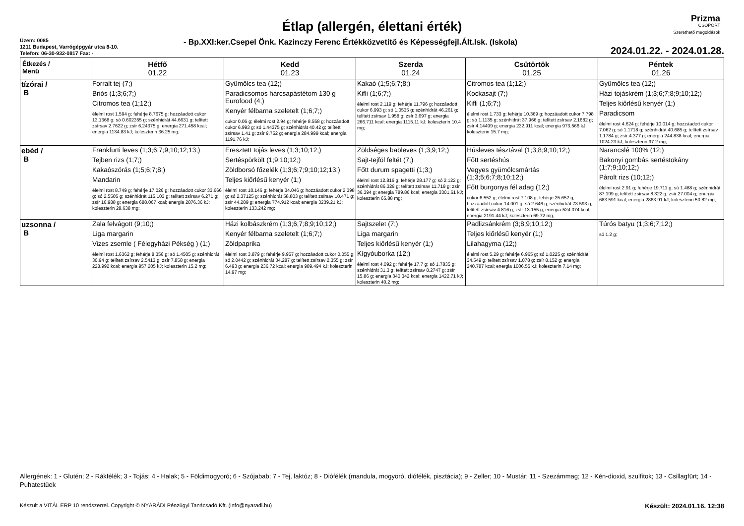Étlap (allergén, élettani érték)
Prizma
CSOPORT
Szerethető megoldások
Üzem: 0085
1211 Budapest, Varrógépgyár utca 8-10.
Telefon: 06-30-932-0817 Fax: -
- Bp.XXI:ker.Csepel Önk. Kazinczy Ferenc Értékközvetítő és Képességfejl.Ált.Isk. (Iskola)
2024.01.22. - 2024.01.28.
| Étkezés / Menü | Hétfő 01.22 | Kedd 01.23 | Szerda 01.24 | Csütörtök 01.25 | Péntek 01.26 |
| --- | --- | --- | --- | --- | --- |
| tízórai / B | Forralt tej (7;) Briós (1;3;6;7;) Citromos tea (1;12;) élelmi rost 1.594 g; fehérje 8.7675 g; hozzáadott cukor 13.1368 g; só 0.602355 g; szénhidrát 44.6631 g; telített zsírsav 2.7622 g; zsír 6.24375 g; energia 271.458 kcal; energia 1134.83 kJ; koleszterin 36.25 mg; | Gyümölcs tea (12;) Paradicsomos harcsapástétom 130 g Eurofood (4;) Kenyér félbarna szeletelt (1;6;7;) cukor 0.06 g; élelmi rost 2.94 g; fehérje 8.558 g; hozzáadott cukor 6.993 g; só 1.44375 g; szénhidrát 40.42 g; telített zsírsav 1.41 g; zsír 9.752 g; energia 284.999 kcal; energia 1191.76 kJ; | Kakaó (1;5;6;7;8;) Kifli (1;6;7;) élelmi rost 2.119 g; fehérje 11.796 g; hozzáadott cukor 6.993 g; só 1.0535 g; szénhidrát 46.261 g; telített zsírsav 1.958 g; zsír 3.697 g; energia 266.711 kcal; energia 1115.11 kJ; koleszterin 10.4 mg; | Citromos tea (1;12;) Kockasajt (7;) Kifli (1;6;7;) élelmi rost 1.733 g; fehérje 10.369 g; hozzáadott cukor 7.798 g; só 1.1135 g; szénhidrát 37.966 g; telített zsírsav 2.1682 g; zsír 4.14499 g; energia 232.911 kcal; energia 973.566 kJ; koleszterin 15.7 mg; | Gyümölcs tea (12;) Házi tojáskrém (1;3;6;7;8;9;10;12;) Teljes kiőrlésű kenyér (1;) Paradicsom élelmi rost 4.624 g; fehérje 10.014 g; hozzáadott cukor 7.062 g; só 1.1718 g; szénhidrát 40.685 g; telített zsírsav 1.1784 g; zsír 4.377 g; energia 244.838 kcal; energia 1024.23 kJ; koleszterin 97.2 mg; |
| ebéd / B | Frankfurti leves (1;3;6;7;9;10;12;13;) Tejben rizs (1;7;) Kakaószórás (1;5;6;7;8;) Mandarin élelmi rost 8.749 g; fehérje 17.026 g; hozzáadott cukor 33.666 g; só 2.5505 g; szénhidrát 115.103 g; telített zsírsav 6.271 g; zsír 16.988 g; energia 688.067 kcal; energia 2876.36 kJ; koleszterin 28.638 mg; | Eresztett tojás leves (1;3;10;12;) Sertéspörkölt (1;9;10;12;) Zöldborsó főzelék (1;3;6;7;9;10;12;13;) Teljes kiőrlésű kenyér (1;) élelmi rost 10.146 g; fehérje 34.046 g; hozzáadott cukor 2.398 g; só 2.37125 g; szénhidrát 58.803 g; telített zsírsav 10.471 g; zsír 44.289 g; energia 774.912 kcal; energia 3239.21 kJ; koleszterin 133.242 mg; | Zöldséges bableves (1;3;9;12;) Sajt-tejföl feltét (7;) Főtt durum spagetti (1;3;) élelmi rost 12.816 g; fehérje 28.177 g; só 2.122 g; szénhidrát 86.329 g; telített zsírsav 11.719 g; zsír 36.394 g; energia 789.86 kcal; energia 3301.61 kJ; koleszterin 65.88 mg; | Húsleves tésztával (1;3;8;9;10;12;) Főtt sertéshús Vegyes gyümölcsmártás (1;3;5;6;7;8;10;12;) Főtt burgonya fél adag (12;) cukor 6.552 g; élelmi rost 7.108 g; fehérje 25.652 g; hozzáadott cukor 14.001 g; só 2.646 g; szénhidrát 73.593 g; telített zsírsav 4.816 g; zsír 13.155 g; energia 524.074 kcal; energia 2191.44 kJ; koleszterin 69.72 mg; | Narancslé 100% (12;) Bakonyi gombás sertéstokány (1;7;9;10;12;) Párolt rizs (10;12;) élelmi rost 2.91 g; fehérje 19.711 g; só 1.488 g; szénhidrát 87.199 g; telített zsírsav 8.322 g; zsír 27.004 g; energia 683.591 kcal; energia 2863.91 kJ; koleszterin 50.82 mg; |
| uzsonna / B | Zala felvágott (9;10;) Liga margarin Vizes zsemle ( Félegyházi Pékség ) (1;) élelmi rost 1.6362 g; fehérje 8.356 g; só 1.4505 g; szénhidrát 30.94 g; telített zsírsav 2.5413 g; zsír 7.858 g; energia 228.992 kcal; energia 957.205 kJ; koleszterin 15.2 mg; | Házi kolbászkrém (1;3;6;7;8;9;10;12;) Kenyér félbarna szeletelt (1;6;7;) Zöldpaprika élelmi rost 3.879 g; fehérje 9.957 g; hozzáadott cukor 0.055 g; só 2.0442 g; szénhidrát 34.287 g; telített zsírsav 2.355 g; zsír 6.493 g; energia 236.72 kcal; energia 989.494 kJ; koleszterin 14.97 mg; | Sajtszelet (7;) Liga margarin Teljes kiőrlésű kenyér (1;) Kígyóuborka (12;) élelmi rost 4.092 g; fehérje 17.7 g; só 1.7835 g; szénhidrát 31.3 g; telített zsírsav 8.2747 g; zsír 15.86 g; energia 340.342 kcal; energia 1422.71 kJ; koleszterin 40.2 mg; | Padlizsánkrém (3;8;9;10;12;) Teljes kiőrlésű kenyér (1;) Lilahagyma (12;) élelmi rost 5.29 g; fehérje 6.965 g; só 1.0225 g; szénhidrát 34.549 g; telített zsírsav 1.078 g; zsír 8.152 g; energia 240.787 kcal; energia 1006.55 kJ; koleszterin 7.14 mg; | Túrós batyu (1;3;6;7;12;) só 1.2 g; |
Allergének: 1 - Glutén; 2 - Rákfélék; 3 - Tojás; 4 - Halak; 5 - Földimogyoró; 6 - Szójabab; 7 - Tej, laktóz; 8 - Diófélék (mandula, mogyoró, diófélék, pisztácia); 9 - Zeller; 10 - Mustár; 11 - Szezámmag; 12 - Kén-dioxid, szulfitok; 13 - Csillagfürt; 14 - Puhatestűek
Készült a VITÁL ERP 10 rendszerrel. Copyright © NYÁRÁDI Pénzügyi Tanácsadó Kft. (info@nyaradi.hu) Készült: 2024.01.16. 12:38